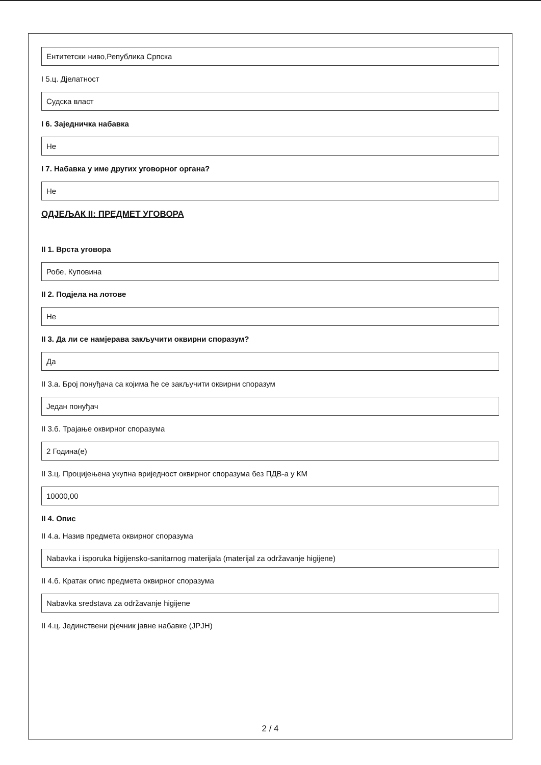Ентитетски ниво,Република Српска
I 5.ц. Дјелатност
Судска власт
I 6. Заједничка набавка
Не
I 7. Набавка у име других уговорног органа?
Не
ОДЈЕЉАК II: ПРЕДМЕТ УГОВОРА
II 1. Врста уговора
Робе, Куповина
II 2. Подјела на лотове
Не
II 3. Да ли се намјерава закључити оквирни споразум?
Да
II 3.а. Број понуђача са којима ће се закључити оквирни споразум
Један понуђач
II 3.б. Трајање оквирног споразума
2 Година(е)
II 3.ц. Процијењена укупна вриједност оквирног споразума без ПДВ-а у КМ
10000,00
II 4. Опис
II 4.а. Назив предмета оквирног споразума
Nabavka i isporuka higijensko-sanitarnog materijala (materijal za održavanje higijene)
II 4.б. Кратак опис предмета оквирног споразума
Nabavka sredstava za održavanje higijene
II 4.ц. Јединствени рјечник јавне набавке (JPJH)
2 / 4